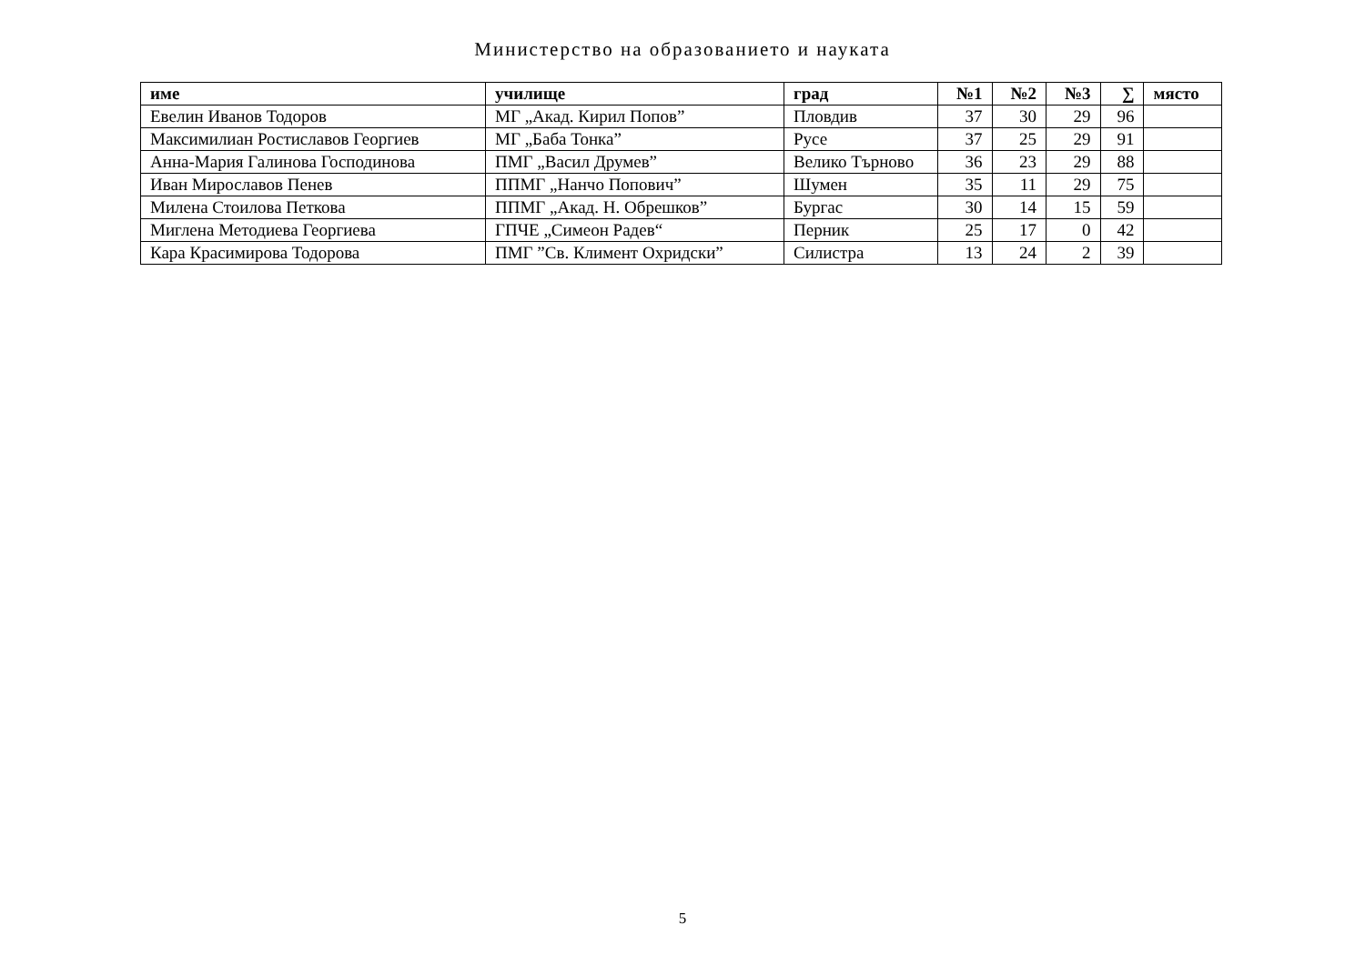Министерство на образованието и науката
| име | училище | град | №1 | №2 | №3 | ∑ | място |
| --- | --- | --- | --- | --- | --- | --- | --- |
| Евелин Иванов Тодоров | МГ „Акад. Кирил Попов” | Пловдив | 37 | 30 | 29 | 96 | |
| Максимилиан Ростиславов Георгиев | МГ „Баба Тонка” | Русе | 37 | 25 | 29 | 91 | |
| Анна-Мария Галинова Господинова | ПМГ „Васил Друмев” | Велико Търново | 36 | 23 | 29 | 88 | |
| Иван Мирославов Пенев | ППМГ „Нанчо Попович” | Шумен | 35 | 11 | 29 | 75 | |
| Милена Стоилова Петкова | ППМГ „Акад. Н. Обрешков” | Бургас | 30 | 14 | 15 | 59 | |
| Миглена Методиева Георгиева | ГПЧЕ „Симеон Радев“ | Перник | 25 | 17 | 0 | 42 | |
| Кара Красимирова Тодорова | ПМГ ”Св. Климент Охридски” | Силистра | 13 | 24 | 2 | 39 | |
5